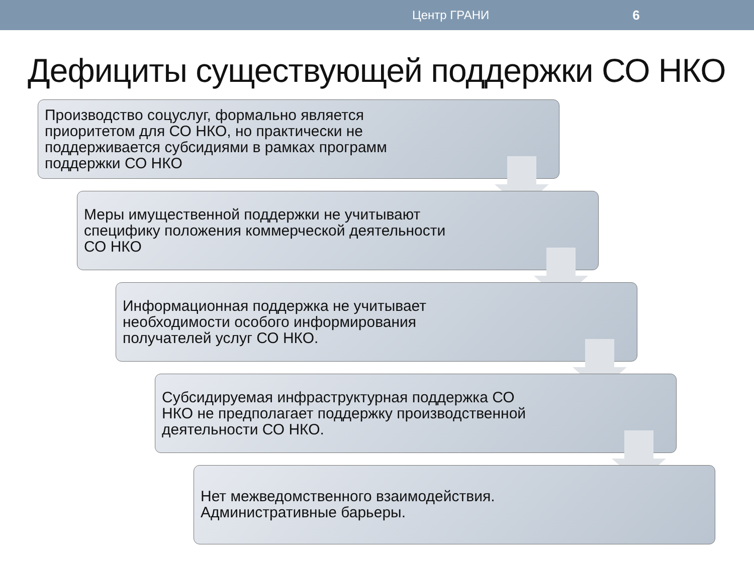Центр ГРАНИ 6
Дефициты существующей поддержки СО НКО
Производство соцуслуг, формально является приоритетом для СО НКО, но практически не поддерживается субсидиями в рамках программ поддержки СО НКО
Меры имущественной поддержки не учитывают специфику положения коммерческой деятельности СО НКО
Информационная поддержка не учитывает необходимости особого информирования получателей услуг СО НКО.
Субсидируемая инфраструктурная поддержка СО НКО не предполагает поддержку производственной деятельности СО НКО.
Нет межведомственного взаимодействия. Административные барьеры.